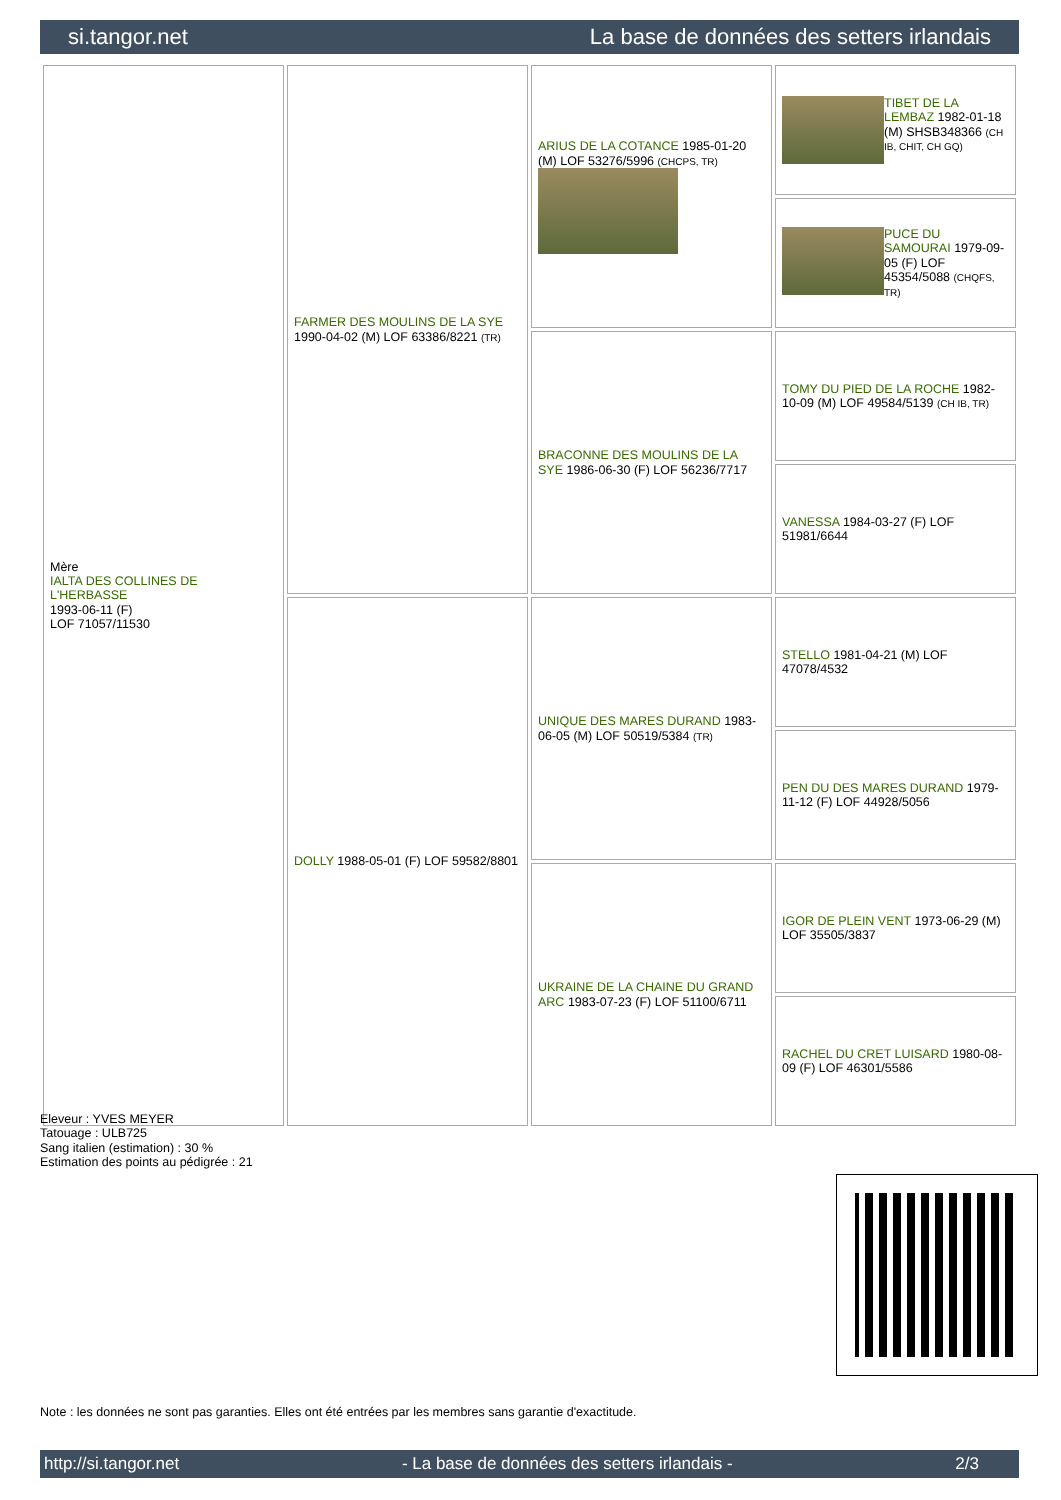si.tangor.net La base de données des setters irlandais
| Mère IALTA DES COLLINES DE L'HERBASSE 1993-06-11 (F) LOF 71057/11530 | FARMER DES MOULINS DE LA SYE 1990-04-02 (M) LOF 63386/8221 (TR) | ARIUS DE LA COTANCE 1985-01-20 (M) LOF 53276/5996 (CHCPS, TR) | TIBET DE LA LEMBAZ 1982-01-18 (M) SHSB348366 (CH IB, CHIT, CH GQ) |
| | | | PUCE DU SAMOURAI 1979-09-05 (F) LOF 45354/5088 (CHQFS, TR) |
| | | BRACONNE DES MOULINS DE LA SYE 1986-06-30 (F) LOF 56236/7717 | TOMY DU PIED DE LA ROCHE 1982-10-09 (M) LOF 49584/5139 (CH IB, TR) |
| | | | VANESSA 1984-03-27 (F) LOF 51981/6644 |
| | DOLLY 1988-05-01 (F) LOF 59582/8801 | UNIQUE DES MARES DURAND 1983-06-05 (M) LOF 50519/5384 (TR) | STELLO 1981-04-21 (M) LOF 47078/4532 |
| | | | PEN DU DES MARES DURAND 1979-11-12 (F) LOF 44928/5056 |
| | | UKRAINE DE LA CHAINE DU GRAND ARC 1983-07-23 (F) LOF 51100/6711 | IGOR DE PLEIN VENT 1973-06-29 (M) LOF 35505/3837 |
| | | | RACHEL DU CRET LUISARD 1980-08-09 (F) LOF 46301/5586 |
Eleveur : YVES MEYER
Tatouage : ULB725
Sang italien (estimation) : 30 %
Estimation des points au pédigrée : 21
Note : les données ne sont pas garanties. Elles ont été entrées par les membres sans garantie d'exactitude.
http://si.tangor.net - La base de données des setters irlandais - 2/3